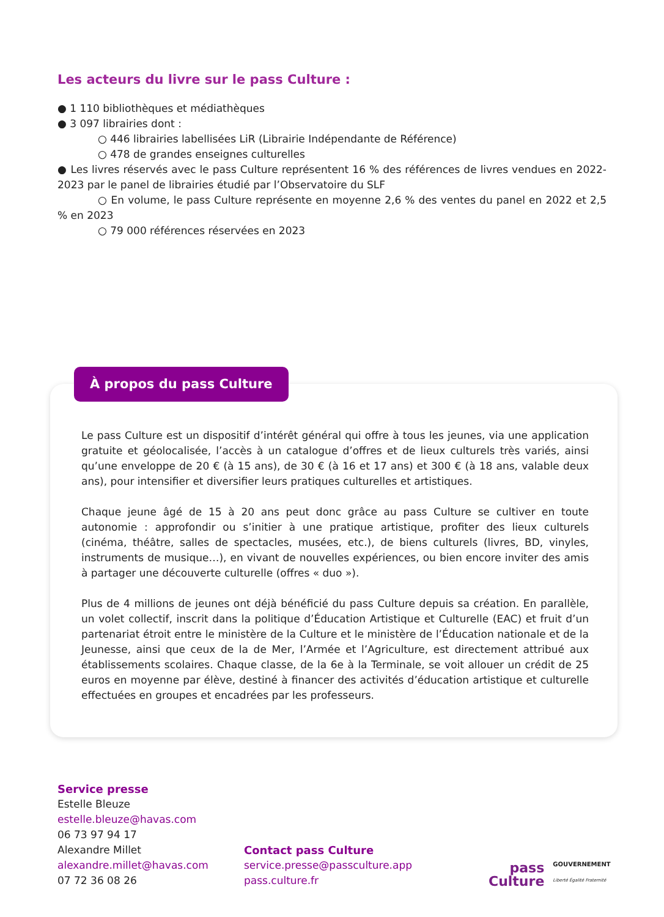Les acteurs du livre sur le pass Culture :
● 1 110 bibliothèques et médiathèques
● 3 097 librairies dont :
○ 446 librairies labellisées LiR (Librairie Indépendante de Référence)
○ 478 de grandes enseignes culturelles
● Les livres réservés avec le pass Culture représentent 16 % des références de livres vendues en 2022-2023 par le panel de librairies étudié par l’Observatoire du SLF
○ En volume, le pass Culture représente en moyenne 2,6 % des ventes du panel en 2022 et 2,5 % en 2023
○ 79 000 références réservées en 2023
À propos du pass Culture
Le pass Culture est un dispositif d’intérêt général qui offre à tous les jeunes, via une application gratuite et géolocalisée, l’accès à un catalogue d’offres et de lieux culturels très variés, ainsi qu’une enveloppe de 20 € (à 15 ans), de 30 € (à 16 et 17 ans) et 300 € (à 18 ans, valable deux ans), pour intensifier et diversifier leurs pratiques culturelles et artistiques.
Chaque jeune âgé de 15 à 20 ans peut donc grâce au pass Culture se cultiver en toute autonomie : approfondir ou s’initier à une pratique artistique, profiter des lieux culturels (cinéma, théâtre, salles de spectacles, musées, etc.), de biens culturels (livres, BD, vinyles, instruments de musique…), en vivant de nouvelles expériences, ou bien encore inviter des amis à partager une découverte culturelle (offres « duo »).
Plus de 4 millions de jeunes ont déjà bénéficié du pass Culture depuis sa création. En parallèle, un volet collectif, inscrit dans la politique d’Éducation Artistique et Culturelle (EAC) et fruit d’un partenariat étroit entre le ministère de la Culture et le ministère de l’Éducation nationale et de la Jeunesse, ainsi que ceux de la de Mer, l’Armée et l’Agriculture, est directement attribué aux établissements scolaires. Chaque classe, de la 6e à la Terminale, se voit allouer un crédit de 25 euros en moyenne par élève, destiné à financer des activités d’éducation artistique et culturelle effectuées en groupes et encadrées par les professeurs.
Service presse
Estelle Bleuze
estelle.bleuze@havas.com
06 73 97 94 17
Alexandre Millet
alexandre.millet@havas.com
07 72 36 08 26
Contact pass Culture
service.presse@passculture.app
pass.culture.fr
pass
Culture
GOUVERNEMENT
Liberté Égalité Fraternité